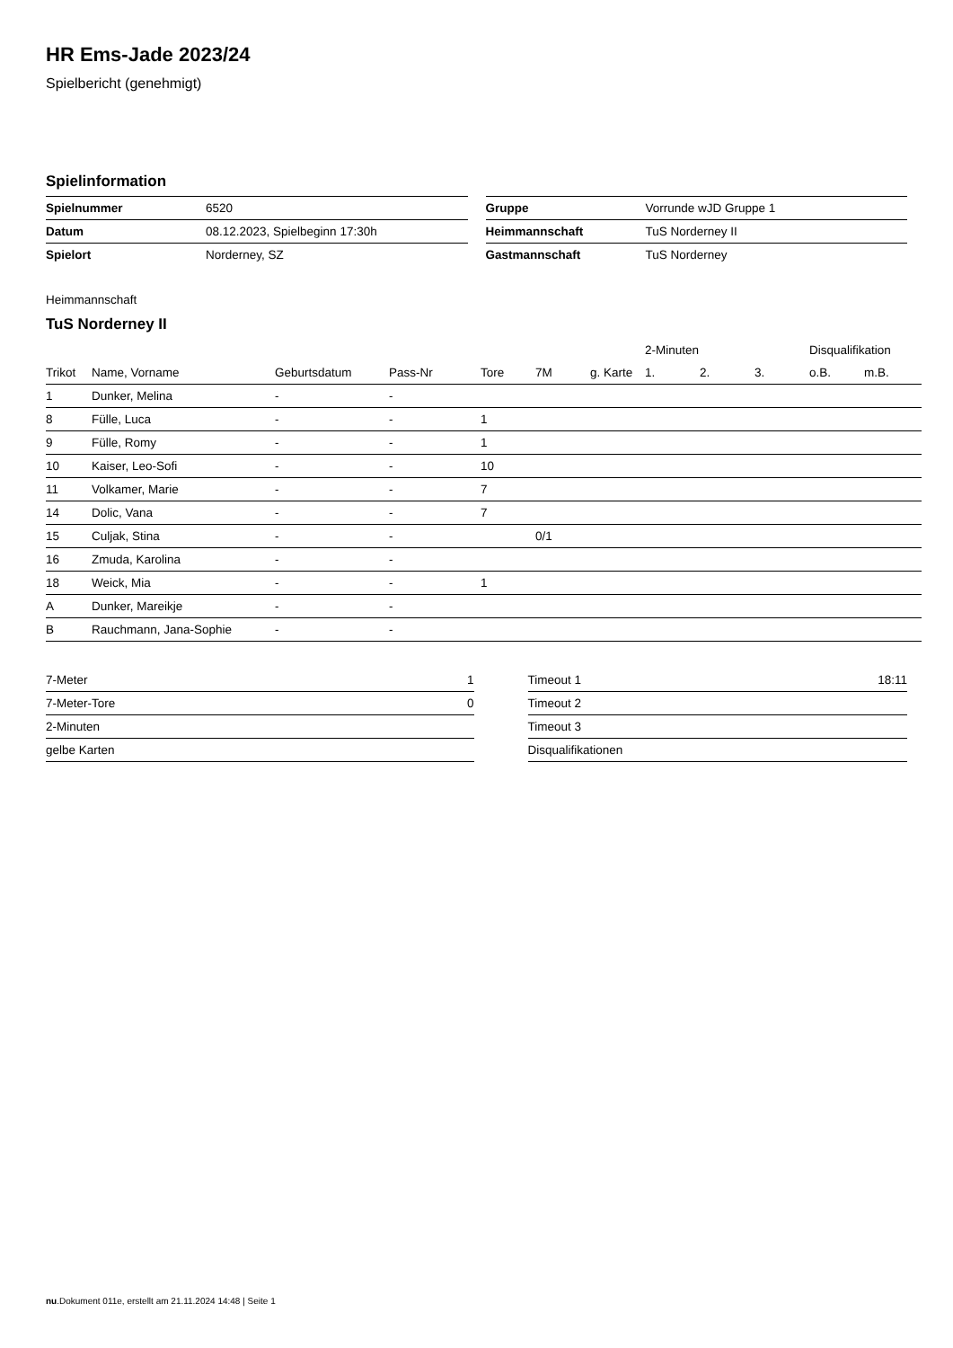HR Ems-Jade 2023/24
Spielbericht (genehmigt)
Spielinformation
| Spielnummer | 6520 |
| Datum | 08.12.2023, Spielbeginn 17:30h |
| Spielort | Norderney, SZ |
| Gruppe | Vorrunde wJD Gruppe 1 |
| Heimmannschaft | TuS Norderney II |
| Gastmannschaft | TuS Norderney |
Heimmannschaft
TuS Norderney II
| | | | | | | | 2-Minuten | | | Disqualifikation | |
| --- | --- | --- | --- | --- | --- | --- | --- | --- | --- | --- | --- |
| Trikot | Name, Vorname | Geburtsdatum | Pass-Nr | Tore | 7M | g. Karte | 1. | 2. | 3. | o.B. | m.B. |
| 1 | Dunker, Melina | - | - | | | | | | | | |
| 8 | Fülle, Luca | - | - | 1 | | | | | | | |
| 9 | Fülle, Romy | - | - | 1 | | | | | | | |
| 10 | Kaiser, Leo-Sofi | - | - | 10 | | | | | | | |
| 11 | Volkamer, Marie | - | - | 7 | | | | | | | |
| 14 | Dolic, Vana | - | - | 7 | | | | | | | |
| 15 | Culjak, Stina | - | - | | 0/1 | | | | | | |
| 16 | Zmuda, Karolina | - | - | | | | | | | | |
| 18 | Weick, Mia | - | - | 1 | | | | | | | |
| A | Dunker, Mareikje | - | - | | | | | | | | |
| B | Rauchmann, Jana-Sophie | - | - | | | | | | | | |
| 7-Meter | 1 |
| 7-Meter-Tore | 0 |
| 2-Minuten | |
| gelbe Karten | |
| Timeout 1 | 18:11 |
| Timeout 2 | |
| Timeout 3 | |
| Disqualifikationen | |
nu.Dokument 011e, erstellt am 21.11.2024 14:48 | Seite 1